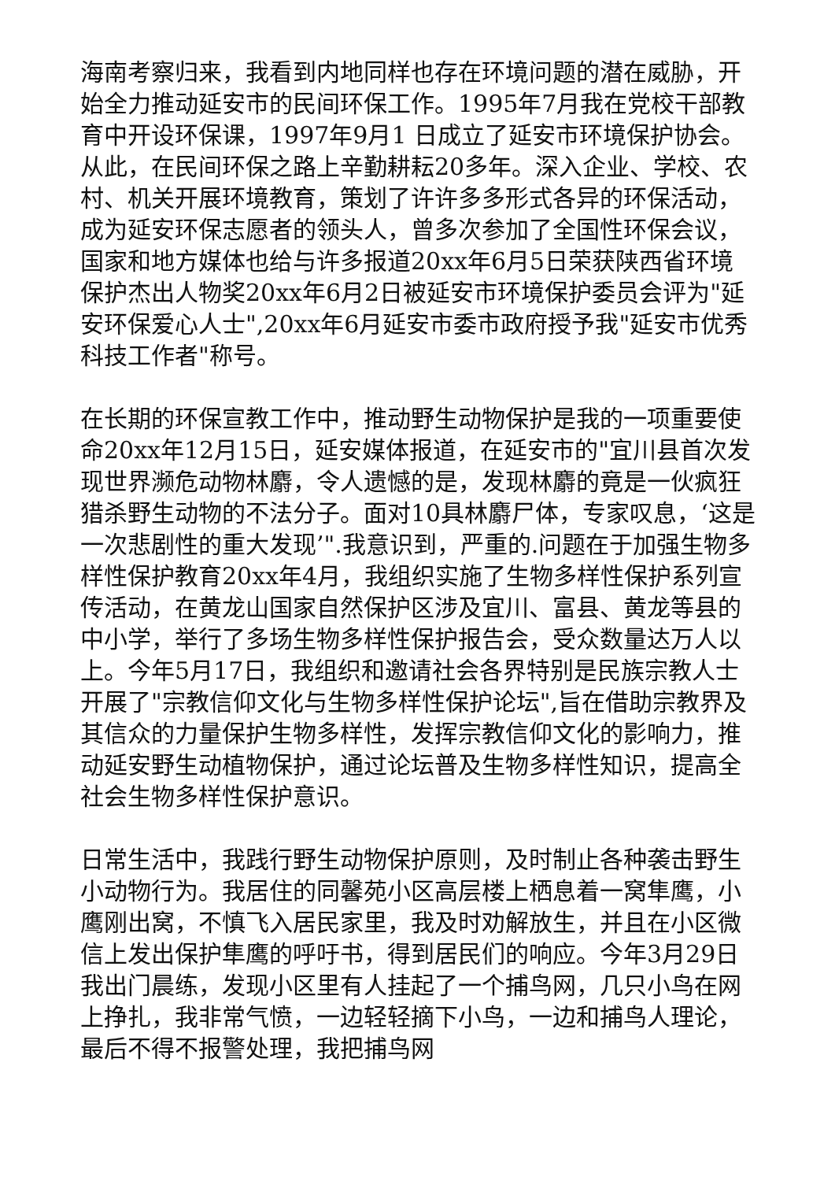海南考察归来，我看到内地同样也存在环境问题的潜在威胁，开始全力推动延安市的民间环保工作。1995年7月我在党校干部教育中开设环保课，1997年9月1 日成立了延安市环境保护协会。从此，在民间环保之路上辛勤耕耘20多年。深入企业、学校、农村、机关开展环境教育，策划了许许多多形式各异的环保活动，成为延安环保志愿者的领头人，曾多次参加了全国性环保会议，国家和地方媒体也给与许多报道20xx年6月5日荣获陕西省环境保护杰出人物奖20xx年6月2日被延安市环境保护委员会评为"延安环保爱心人士",20xx年6月延安市委市政府授予我"延安市优秀科技工作者"称号。
在长期的环保宣教工作中，推动野生动物保护是我的一项重要使命20xx年12月15日，延安媒体报道，在延安市的"宜川县首次发现世界濒危动物林麝，令人遗憾的是，发现林麝的竟是一伙疯狂猎杀野生动物的不法分子。面对10具林麝尸体，专家叹息，‘这是一次悲剧性的重大发现’".我意识到，严重的.问题在于加强生物多样性保护教育20xx年4月，我组织实施了生物多样性保护系列宣传活动，在黄龙山国家自然保护区涉及宜川、富县、黄龙等县的中小学，举行了多场生物多样性保护报告会，受众数量达万人以上。今年5月17日，我组织和邀请社会各界特别是民族宗教人士开展了"宗教信仰文化与生物多样性保护论坛",旨在借助宗教界及其信众的力量保护生物多样性，发挥宗教信仰文化的影响力，推动延安野生动植物保护，通过论坛普及生物多样性知识，提高全社会生物多样性保护意识。
日常生活中，我践行野生动物保护原则，及时制止各种袭击野生小动物行为。我居住的同馨苑小区高层楼上栖息着一窝隼鹰，小鹰刚出窝，不慎飞入居民家里，我及时劝解放生，并且在小区微信上发出保护隼鹰的呼吁书，得到居民们的响应。今年3月29日我出门晨练，发现小区里有人挂起了一个捕鸟网，几只小鸟在网上挣扎，我非常气愤，一边轻轻摘下小鸟，一边和捕鸟人理论，最后不得不报警处理，我把捕鸟网